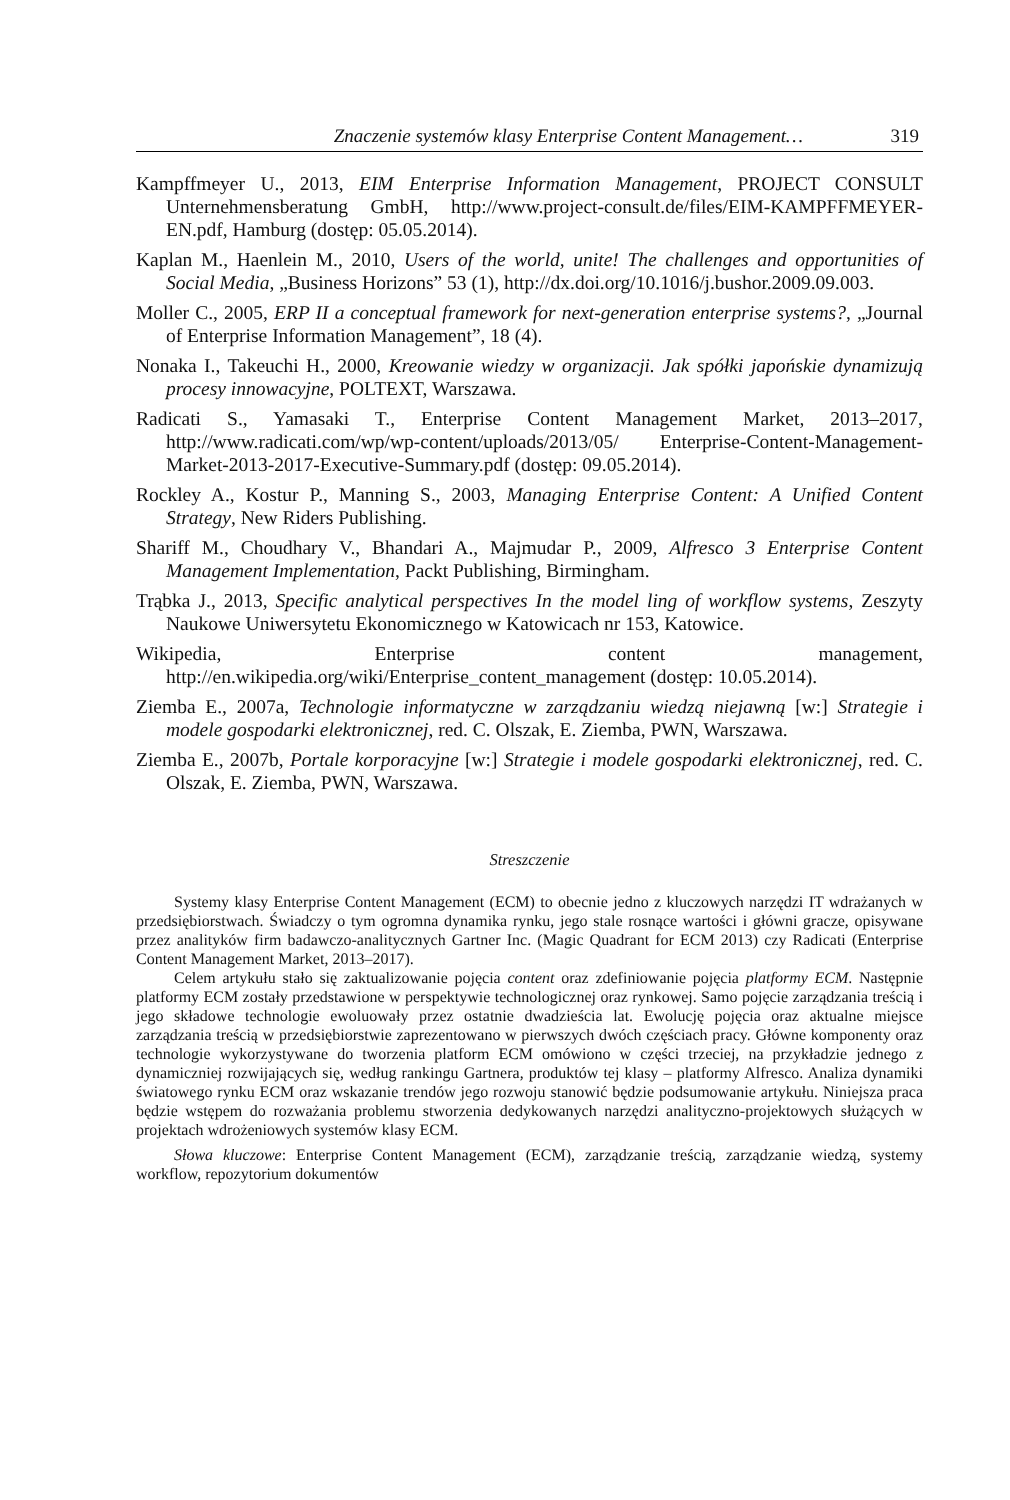Znaczenie systemów klasy Enterprise Content Management… 319
Kampffmeyer U., 2013, EIM Enterprise Information Management, PROJECT CONSULT Unternehmensberatung GmbH, http://www.project-consult.de/files/EIM-KAMPFFMEYER-EN.pdf, Hamburg (dostęp: 05.05.2014).
Kaplan M., Haenlein M., 2010, Users of the world, unite! The challenges and opportunities of Social Media, „Business Horizons” 53 (1), http://dx.doi.org/10.1016/j.bushor.2009.09.003.
Moller C., 2005, ERP II a conceptual framework for next-generation enterprise systems?, „Journal of Enterprise Information Management”, 18 (4).
Nonaka I., Takeuchi H., 2000, Kreowanie wiedzy w organizacji. Jak spółki japońskie dynamizują procesy innowacyjne, POLTEXT, Warszawa.
Radicati S., Yamasaki T., Enterprise Content Management Market, 2013–2017, http://www.radicati.com/wp/wp-content/uploads/2013/05/ Enterprise-Content-Management-Market-2013-2017-Executive-Summary.pdf (dostęp: 09.05.2014).
Rockley A., Kostur P., Manning S., 2003, Managing Enterprise Content: A Unified Content Strategy, New Riders Publishing.
Shariff M., Choudhary V., Bhandari A., Majmudar P., 2009, Alfresco 3 Enterprise Content Management Implementation, Packt Publishing, Birmingham.
Trąbka J., 2013, Specific analytical perspectives In the model ling of workflow systems, Zeszyty Naukowe Uniwersytetu Ekonomicznego w Katowicach nr 153, Katowice.
Wikipedia, Enterprise content management, http://en.wikipedia.org/wiki/Enterprise_content_management (dostęp: 10.05.2014).
Ziemba E., 2007a, Technologie informatyczne w zarządzaniu wiedzą niejawną [w:] Strategie i modele gospodarki elektronicznej, red. C. Olszak, E. Ziemba, PWN, Warszawa.
Ziemba E., 2007b, Portale korporacyjne [w:] Strategie i modele gospodarki elektronicznej, red. C. Olszak, E. Ziemba, PWN, Warszawa.
Streszczenie
Systemy klasy Enterprise Content Management (ECM) to obecnie jedno z kluczowych narzędzi IT wdrażanych w przedsiębiorstwach. Świadczy o tym ogromna dynamika rynku, jego stale rosnące wartości i główni gracze, opisywane przez analityków firm badawczo-analitycznych Gartner Inc. (Magic Quadrant for ECM 2013) czy Radicati (Enterprise Content Management Market, 2013–2017).
Celem artykułu stało się zaktualizowanie pojęcia content oraz zdefiniowanie pojęcia platformy ECM. Następnie platformy ECM zostały przedstawione w perspektywie technologicznej oraz rynkowej. Samo pojęcie zarządzania treścią i jego składowe technologie ewoluowały przez ostatnie dwadzieścia lat. Ewolucję pojęcia oraz aktualne miejsce zarządzania treścią w przedsiębiorstwie zaprezentowano w pierwszych dwóch częściach pracy. Główne komponenty oraz technologie wykorzystywane do tworzenia platform ECM omówiono w części trzeciej, na przykładzie jednego z dynamiczniej rozwijających się, według rankingu Gartnera, produktów tej klasy – platformy Alfresco. Analiza dynamiki światowego rynku ECM oraz wskazanie trendów jego rozwoju stanowić będzie podsumowanie artykułu. Niniejsza praca będzie wstępem do rozważania problemu stworzenia dedykowanych narzędzi analityczno-projektowych służących w projektach wdrożeniowych systemów klasy ECM.
Słowa kluczowe: Enterprise Content Management (ECM), zarządzanie treścią, zarządzanie wiedzą, systemy workflow, repozytorium dokumentów